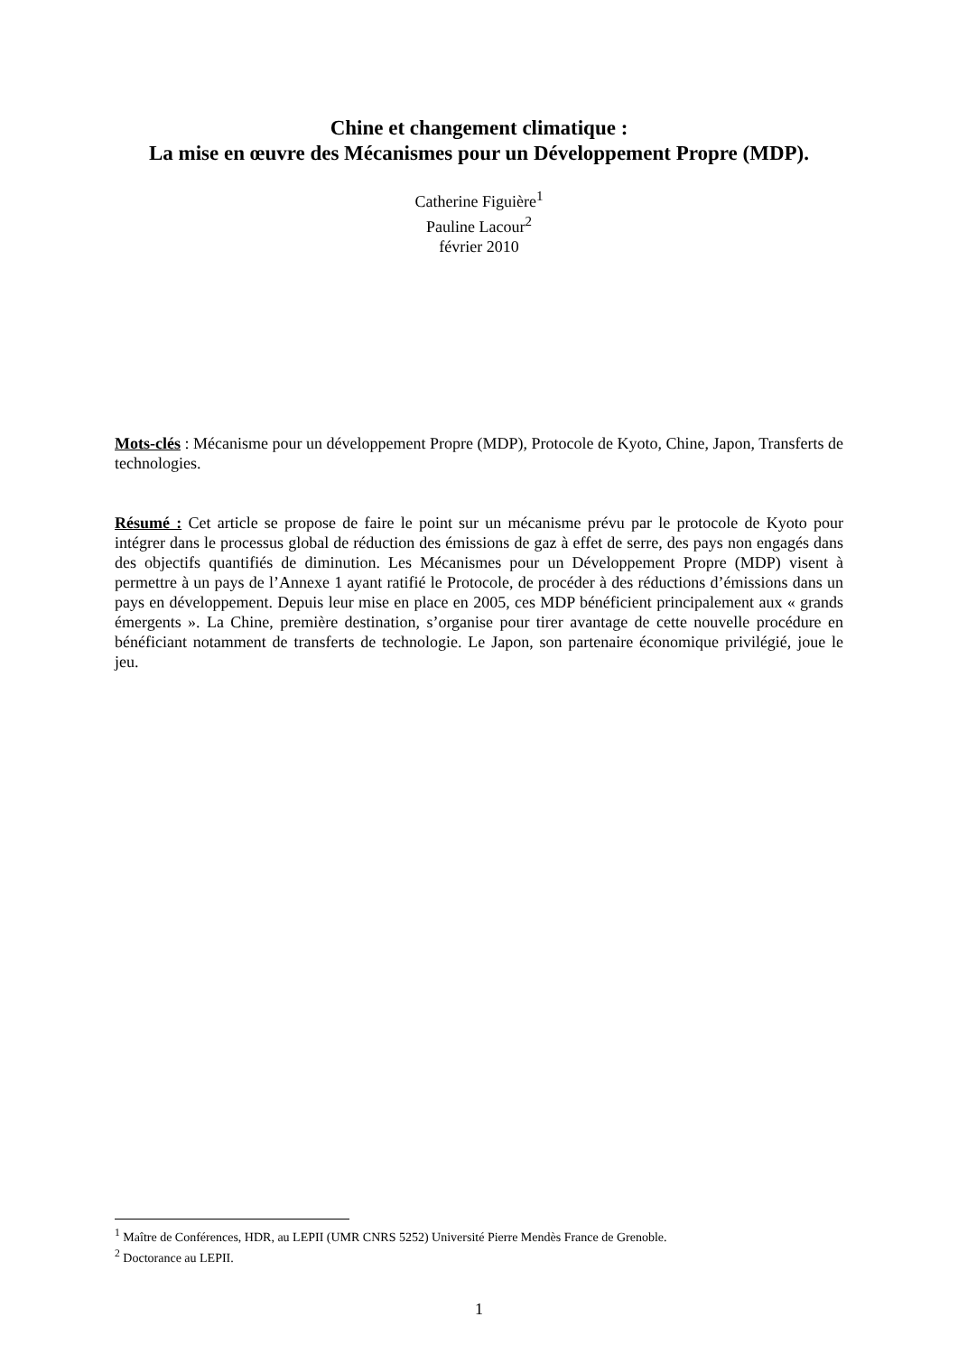Chine et changement climatique :
La mise en œuvre des Mécanismes pour un Développement Propre (MDP).
Catherine Figuière<sup>1</sup>
Pauline Lacour<sup>2</sup>
février 2010
Mots-clés : Mécanisme pour un développement Propre (MDP), Protocole de Kyoto, Chine, Japon, Transferts de technologies.
Résumé : Cet article se propose de faire le point sur un mécanisme prévu par le protocole de Kyoto pour intégrer dans le processus global de réduction des émissions de gaz à effet de serre, des pays non engagés dans des objectifs quantifiés de diminution. Les Mécanismes pour un Développement Propre (MDP) visent à permettre à un pays de l’Annexe 1 ayant ratifié le Protocole, de procéder à des réductions d’émissions dans un pays en développement. Depuis leur mise en place en 2005, ces MDP bénéficient principalement aux « grands émergents ». La Chine, première destination, s’organise pour tirer avantage de cette nouvelle procédure en bénéficiant notamment de transferts de technologie. Le Japon, son partenaire économique privilégié, joue le jeu.
<sup>1</sup> Maître de Conférences, HDR, au LEPII (UMR CNRS 5252) Université Pierre Mendès France de Grenoble.
<sup>2</sup> Doctorance au LEPII.
1